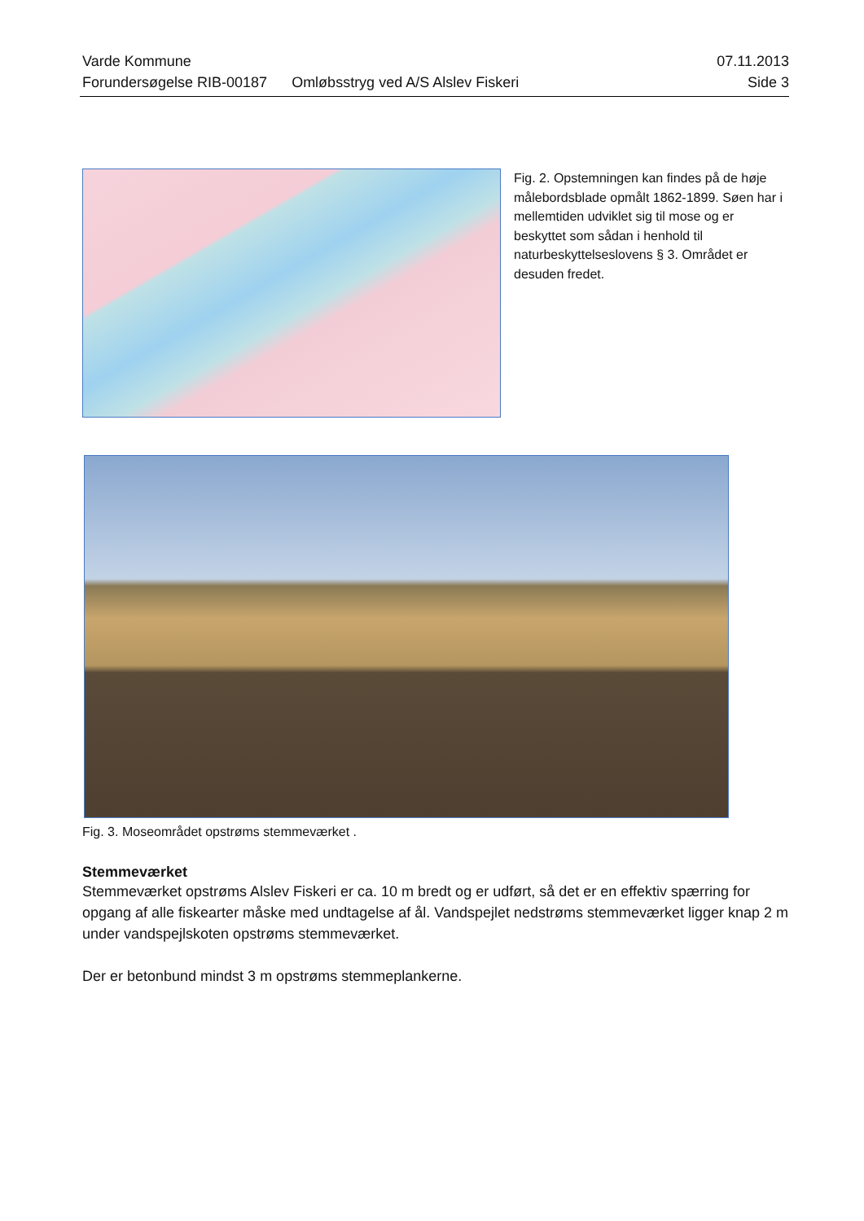Varde Kommune 07.11.2013
Forundersøgelse RIB-00187 Omløbsstryg ved A/S Alslev Fiskeri Side 3
Fig. 2. Opstemningen kan findes på de høje målebordsblade opmålt 1862-1899. Søen har i mellemtiden udviklet sig til mose og er beskyttet som sådan i henhold til naturbeskyttelseslovens § 3. Området er desuden fredet.
Fig. 3. Moseområdet opstrøms stemmeværket .
Stemmeværket
Stemmeværket opstrøms Alslev Fiskeri er ca. 10 m bredt og er udført, så det er en effektiv spærring for opgang af alle fiskearter måske med undtagelse af ål. Vandspejlet nedstrøms stemmeværket ligger knap 2 m under vandspejlskoten opstrøms stemmeværket.
Der er betonbund mindst 3 m opstrøms stemmeplankerne.